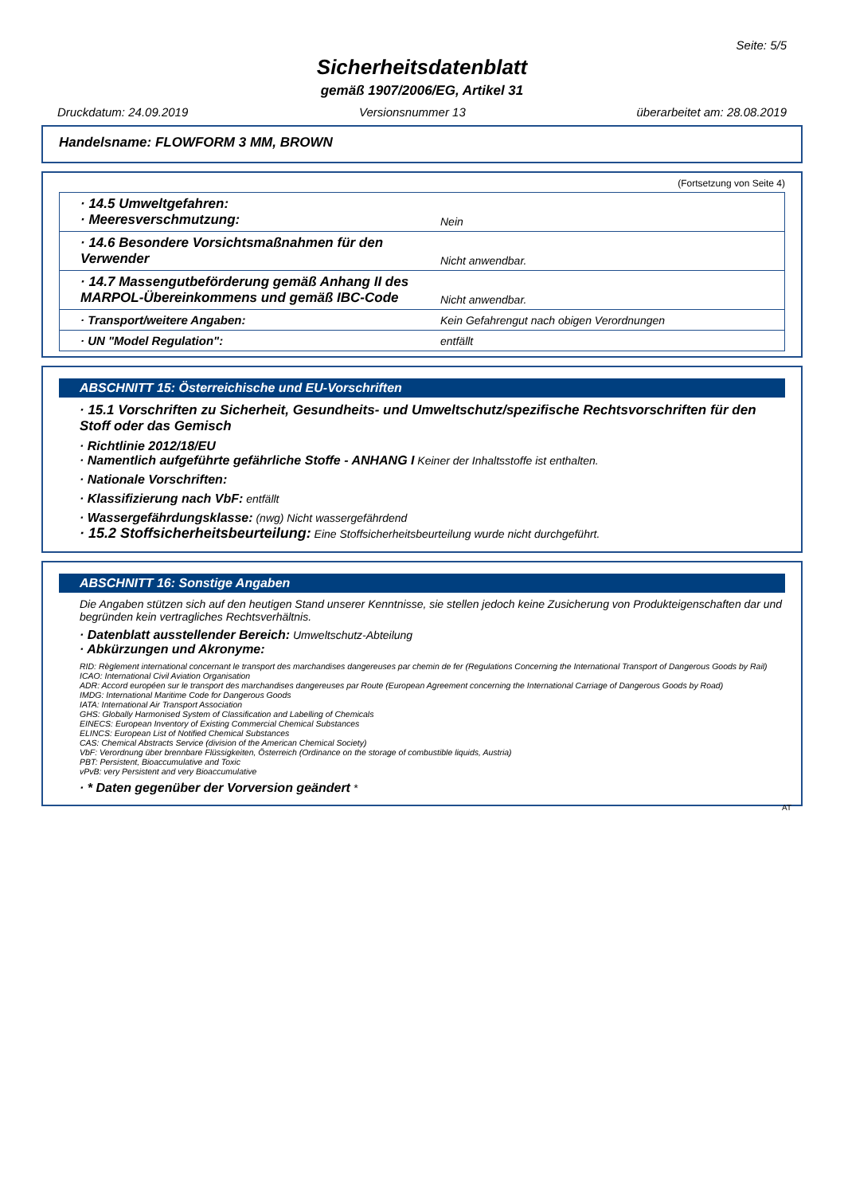Seite: 5/5
Sicherheitsdatenblatt
gemäß 1907/2006/EG, Artikel 31
Druckdatum: 24.09.2019 Versionsnummer 13 überarbeitet am: 28.08.2019
Handelsname: FLOWFORM 3 MM, BROWN
(Fortsetzung von Seite 4)
| · 14.5 Umweltgefahren: · Meeresverschmutzung: | Nein |
| · 14.6 Besondere Vorsichtsmaßnahmen für den Verwender | Nicht anwendbar. |
| · 14.7 Massengutbeförderung gemäß Anhang II des MARPOL-Übereinkommens und gemäß IBC-Code | Nicht anwendbar. |
| · Transport/weitere Angaben: | Kein Gefahrengut nach obigen Verordnungen |
| · UN "Model Regulation": | entfällt |
ABSCHNITT 15: Österreichische und EU-Vorschriften
· 15.1 Vorschriften zu Sicherheit, Gesundheits- und Umweltschutz/spezifische Rechtsvorschriften für den Stoff oder das Gemisch
· Richtlinie 2012/18/EU
· Namentlich aufgeführte gefährliche Stoffe - ANHANG I Keiner der Inhaltsstoffe ist enthalten.
· Nationale Vorschriften:
· Klassifizierung nach VbF: entfällt
· Wassergefährdungsklasse: (nwg) Nicht wassergefährdend
· 15.2 Stoffsicherheitsbeurteilung: Eine Stoffsicherheitsbeurteilung wurde nicht durchgeführt.
ABSCHNITT 16: Sonstige Angaben
Die Angaben stützen sich auf den heutigen Stand unserer Kenntnisse, sie stellen jedoch keine Zusicherung von Produkteigenschaften dar und begründen kein vertragliches Rechtsverhältnis.
· Datenblatt ausstellender Bereich: Umweltschutz-Abteilung
· Abkürzungen und Akronyme:
RID: Règlement international concernant le transport des marchandises dangereuses par chemin de fer (Regulations Concerning the International Transport of Dangerous Goods by Rail)
ICAO: International Civil Aviation Organisation
ADR: Accord européen sur le transport des marchandises dangereuses par Route (European Agreement concerning the International Carriage of Dangerous Goods by Road)
IMDG: International Maritime Code for Dangerous Goods
IATA: International Air Transport Association
GHS: Globally Harmonised System of Classification and Labelling of Chemicals
EINECS: European Inventory of Existing Commercial Chemical Substances
ELINCS: European List of Notified Chemical Substances
CAS: Chemical Abstracts Service (division of the American Chemical Society)
VbF: Verordnung über brennbare Flüssigkeiten, Österreich (Ordinance on the storage of combustible liquids, Austria)
PBT: Persistent, Bioaccumulative and Toxic
vPvB: very Persistent and very Bioaccumulative
· * Daten gegenüber der Vorversion geändert *
AT